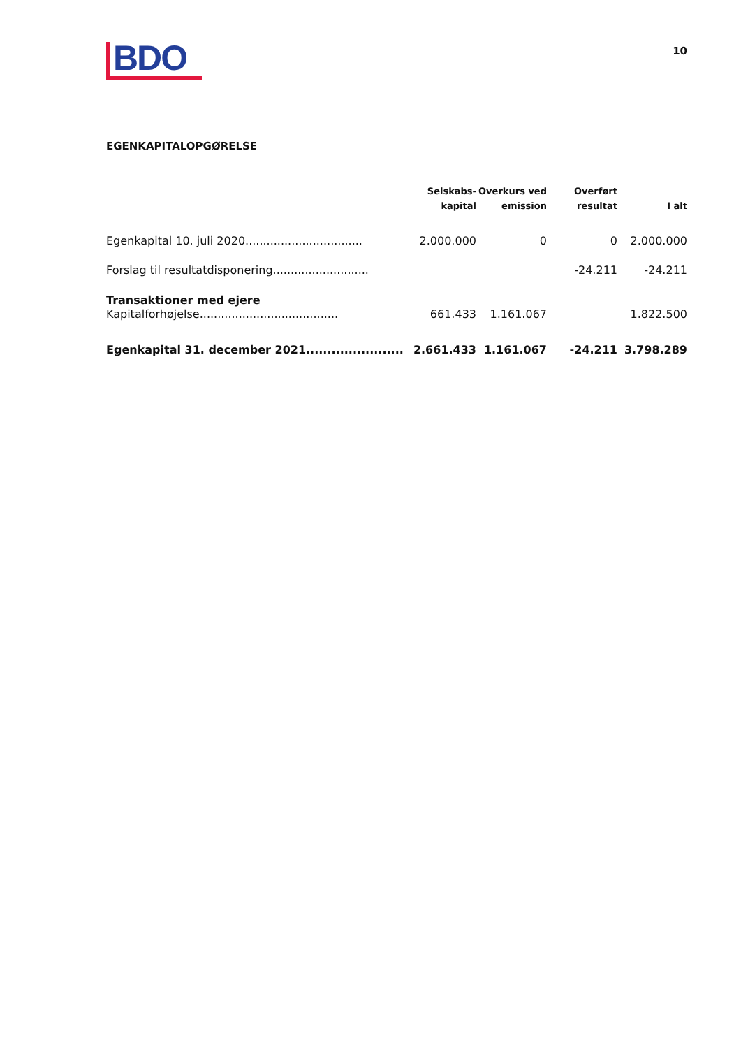BDO
10
EGENKAPITALOPGØRELSE
| | Selskabs- kapital | Overkurs ved emission | Overført resultat | I alt |
| --- | --- | --- | --- | --- |
| Egenkapital 10. juli 2020................................. | 2.000.000 | 0 | 0 | 2.000.000 |
| Forslag til resultatdisponering........................... | | | -24.211 | -24.211 |
| Transaktioner med ejere | | | | |
| Kapitalforhøjelse....................................... | 661.433 | 1.161.067 | | 1.822.500 |
| Egenkapital 31. december 2021....................... | 2.661.433 | 1.161.067 | -24.211 | 3.798.289 |